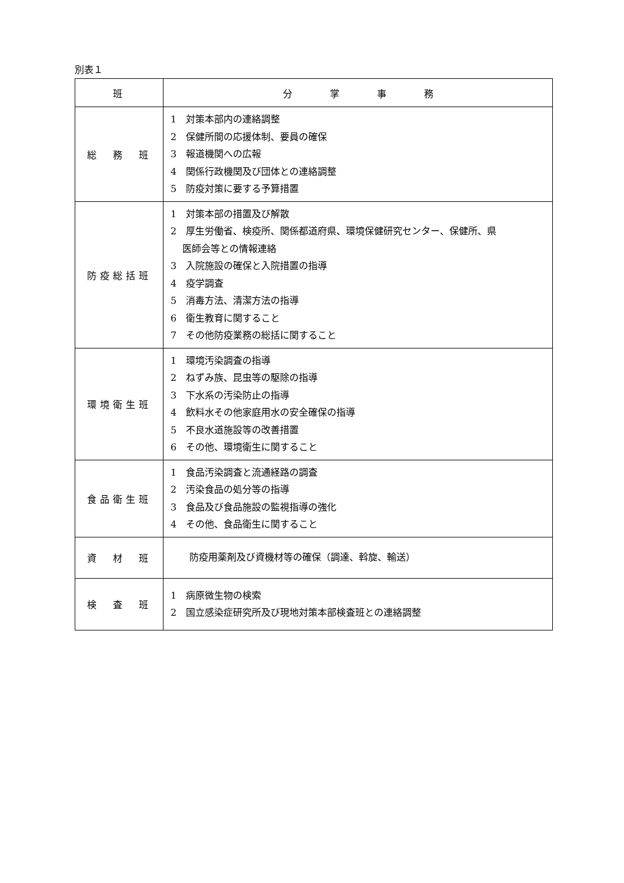別表１
| 班 | 分 掌 事 務 |
| --- | --- |
| 総 務 班 | 1 対策本部内の連絡調整 2 保健所間の応援体制、要員の確保 3 報道機関への広報 4 関係行政機関及び団体との連絡調整 5 防疫対策に要する予算措置 |
| 防疫総括班 | 1 対策本部の措置及び解散 2 厚生労働省、検疫所、関係都道府県、環境保健研究センター、保健所、県 医師会等との情報連絡 3 入院施設の確保と入院措置の指導 4 疫学調査 5 消毒方法、清潔方法の指導 6 衛生教育に関すること 7 その他防疫業務の総括に関すること |
| 環境衛生班 | 1 環境汚染調査の指導 2 ねずみ族、昆虫等の駆除の指導 3 下水系の汚染防止の指導 4 飲料水その他家庭用水の安全確保の指導 5 不良水道施設等の改善措置 6 その他、環境衛生に関すること |
| 食品衛生班 | 1 食品汚染調査と流通経路の調査 2 汚染食品の処分等の指導 3 食品及び食品施設の監視指導の強化 4 その他、食品衛生に関すること |
| 資 材 班 | 防疫用薬剤及び資機材等の確保（調達、斡旋、輸送） |
| 検 査 班 | 1 病原微生物の検索 2 国立感染症研究所及び現地対策本部検査班との連絡調整 |